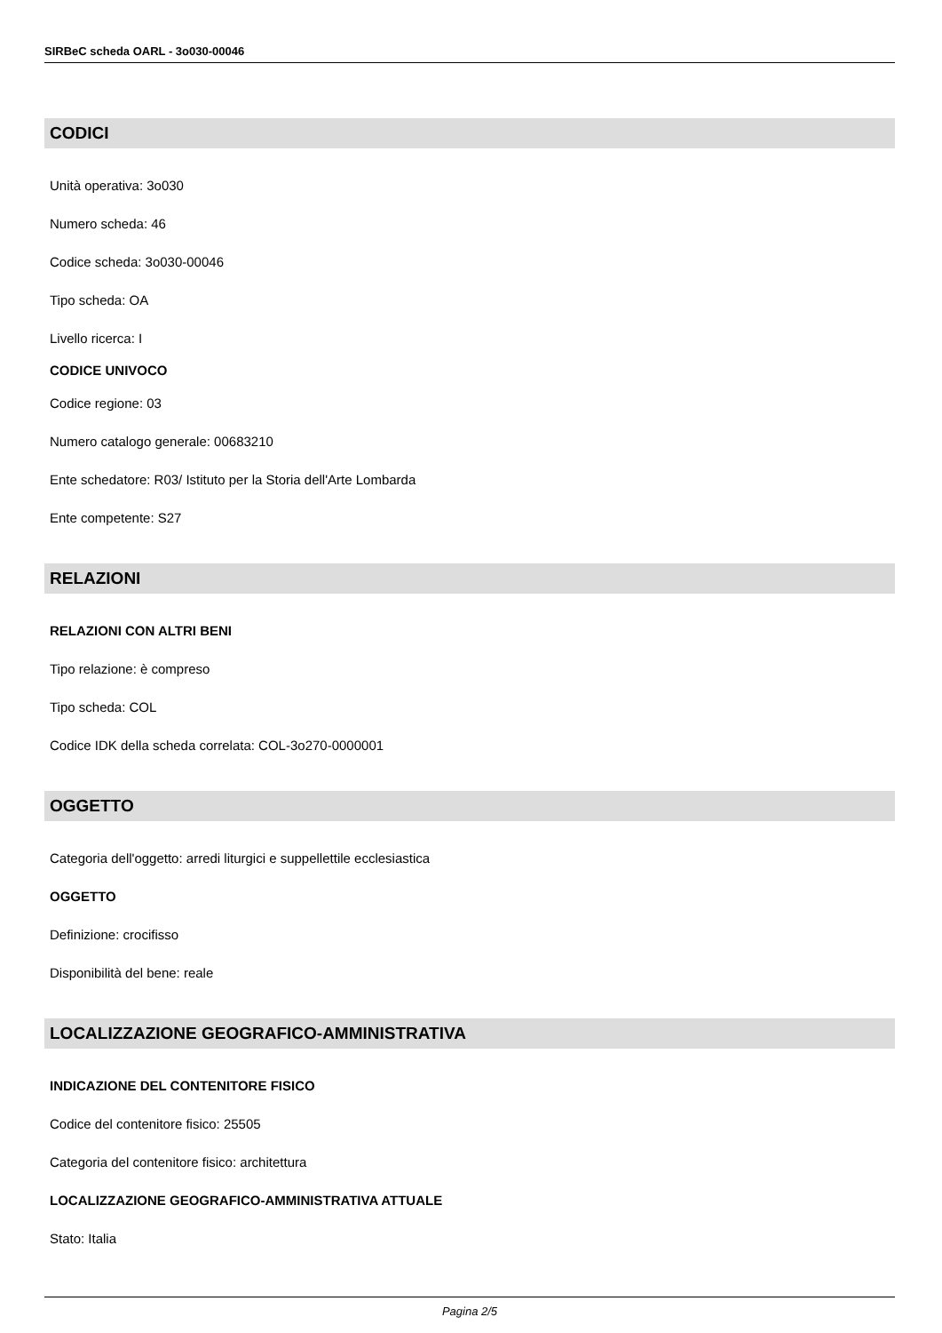SIRBeC scheda OARL - 3o030-00046
CODICI
Unità operativa: 3o030
Numero scheda: 46
Codice scheda: 3o030-00046
Tipo scheda: OA
Livello ricerca: I
CODICE UNIVOCO
Codice regione: 03
Numero catalogo generale: 00683210
Ente schedatore: R03/ Istituto per la Storia dell'Arte Lombarda
Ente competente: S27
RELAZIONI
RELAZIONI CON ALTRI BENI
Tipo relazione: è compreso
Tipo scheda: COL
Codice IDK della scheda correlata: COL-3o270-0000001
OGGETTO
Categoria dell'oggetto: arredi liturgici e suppellettile ecclesiastica
OGGETTO
Definizione: crocifisso
Disponibilità del bene: reale
LOCALIZZAZIONE GEOGRAFICO-AMMINISTRATIVA
INDICAZIONE DEL CONTENITORE FISICO
Codice del contenitore fisico: 25505
Categoria del contenitore fisico: architettura
LOCALIZZAZIONE GEOGRAFICO-AMMINISTRATIVA ATTUALE
Stato: Italia
Pagina 2/5